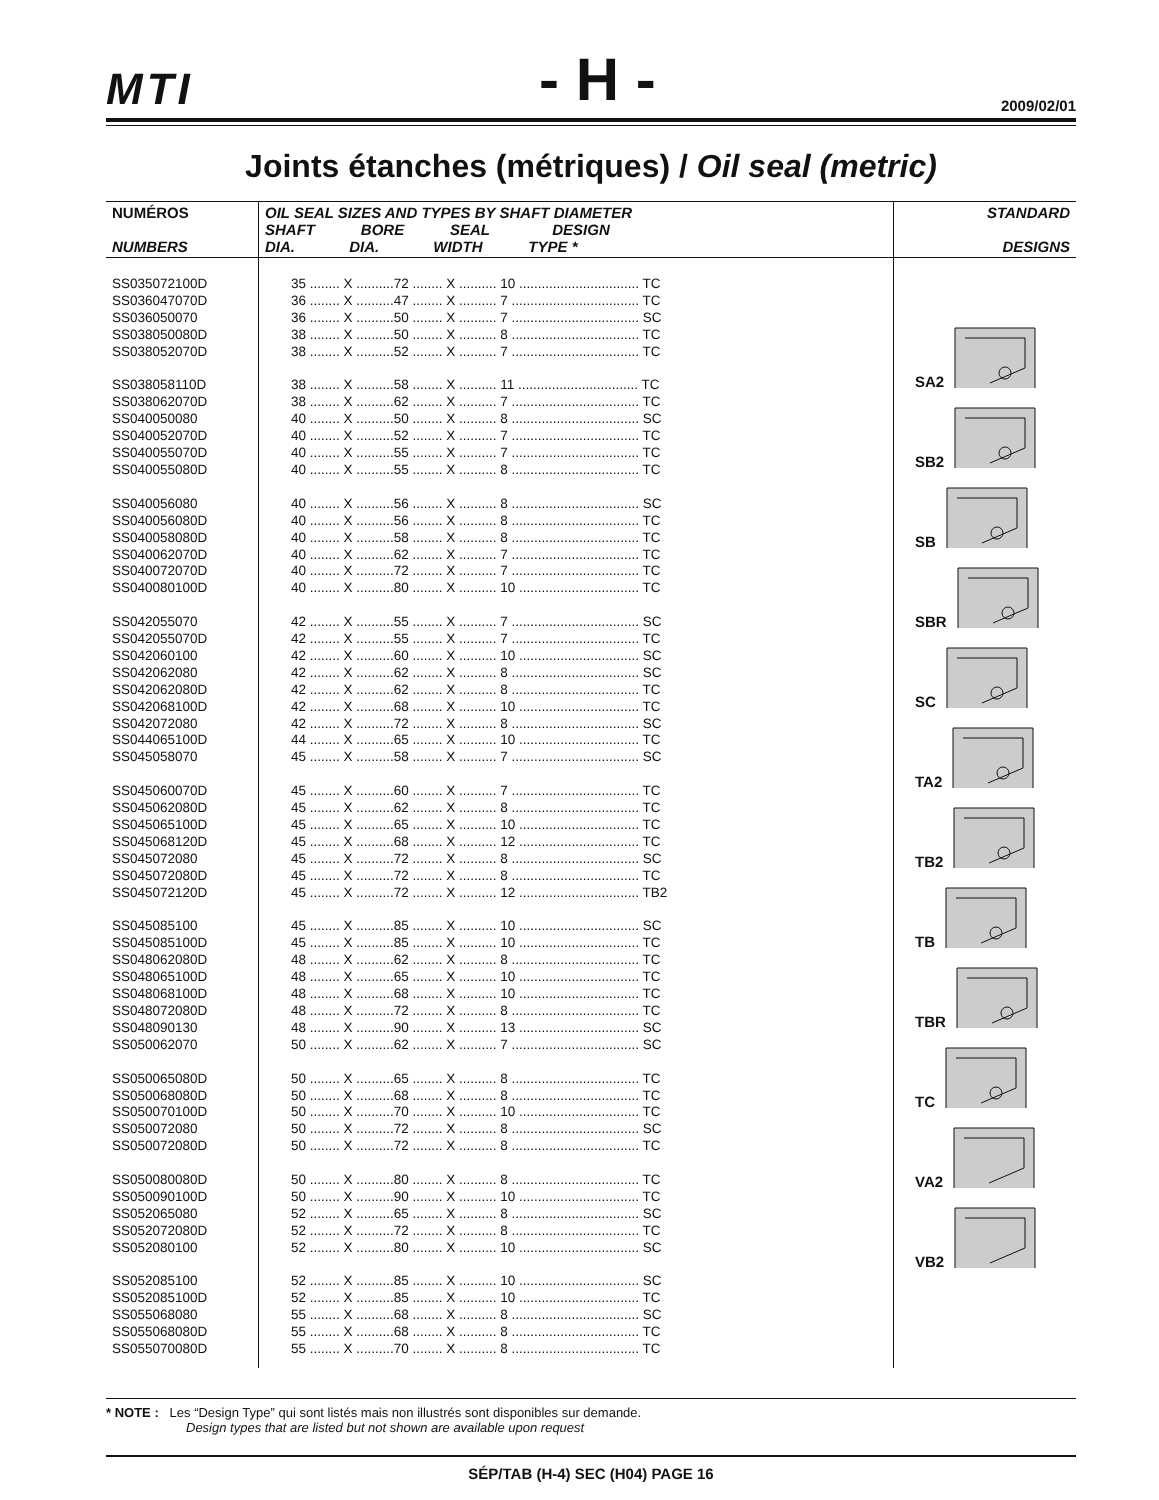MTI - H - 2009/02/01
Joints étanches (métriques) / Oil seal (metric)
| NUMÉROS NUMBERS | OIL SEAL SIZES AND TYPES BY SHAFT DIAMETER SHAFT BORE SEAL DESIGN DIA. DIA. WIDTH TYPE * | STANDARD DESIGNS |
| --- | --- | --- |
| SS035072100D SS036047070D SS036050070 SS038050080D SS038052070D SS038058110D SS038062070D SS040050080 SS040052070D SS040055070D SS040055080D SS040056080 SS040056080D SS040058080D SS040062070D SS040072070D SS040080100D SS042055070 SS042055070D SS042060100 SS042062080 SS042062080D SS042068100D SS042072080 SS044065100D SS045058070 SS045060070D SS045062080D SS045065100D SS045068120D SS045072080 SS045072080D SS045072120D SS045085100 SS045085100D SS048062080D SS048065100D SS048068100D SS048072080D SS048090130 SS050062070 SS050065080D SS050068080D SS050070100D SS050072080 SS050072080D SS050080080D SS050090100D SS052065080 SS052072080D SS052080100 SS052085100 SS052085100D SS055068080 SS055068080D SS055070080D | 35 ........ X ..........72 ........ X .......... 10 ................................ TC 36 ........ X ..........47 ........ X .......... 7 .................................. TC 36 ........ X ..........50 ........ X .......... 7 .................................. SC 38 ........ X ..........50 ........ X .......... 8 .................................. TC 38 ........ X ..........52 ........ X .......... 7 .................................. TC 38 ........ X ..........58 ........ X .......... 11 ................................ TC 38 ........ X ..........62 ........ X .......... 7 .................................. TC 40 ........ X ..........50 ........ X .......... 8 .................................. SC 40 ........ X ..........52 ........ X .......... 7 .................................. TC 40 ........ X ..........55 ........ X .......... 7 .................................. TC 40 ........ X ..........55 ........ X .......... 8 .................................. TC 40 ........ X ..........56 ........ X .......... 8 .................................. SC 40 ........ X ..........56 ........ X .......... 8 .................................. TC 40 ........ X ..........58 ........ X .......... 8 .................................. TC 40 ........ X ..........62 ........ X .......... 7 .................................. TC 40 ........ X ..........72 ........ X .......... 7 .................................. TC 40 ........ X ..........80 ........ X .......... 10 ................................ TC 42 ........ X ..........55 ........ X .......... 7 .................................. SC 42 ........ X ..........55 ........ X .......... 7 .................................. TC 42 ........ X ..........60 ........ X .......... 10 ................................ SC 42 ........ X ..........62 ........ X .......... 8 .................................. SC 42 ........ X ..........62 ........ X .......... 8 .................................. TC 42 ........ X ..........68 ........ X .......... 10 ................................ TC 42 ........ X ..........72 ........ X .......... 8 .................................. SC 44 ........ X ..........65 ........ X .......... 10 ................................ TC 45 ........ X ..........58 ........ X .......... 7 .................................. SC 45 ........ X ..........60 ........ X .......... 7 .................................. TC 45 ........ X ..........62 ........ X .......... 8 .................................. TC 45 ........ X ..........65 ........ X .......... 10 ................................ TC 45 ........ X ..........68 ........ X .......... 12 ................................ TC 45 ........ X ..........72 ........ X .......... 8 .................................. SC 45 ........ X ..........72 ........ X .......... 8 .................................. TC 45 ........ X ..........72 ........ X .......... 12 ................................ TB2 45 ........ X ..........85 ........ X .......... 10 ................................ SC 45 ........ X ..........85 ........ X .......... 10 ................................ TC 48 ........ X ..........62 ........ X .......... 8 .................................. TC 48 ........ X ..........65 ........ X .......... 10 ................................ TC 48 ........ X ..........68 ........ X .......... 10 ................................ TC 48 ........ X ..........72 ........ X .......... 8 .................................. TC 48 ........ X ..........90 ........ X .......... 13 ................................ SC 50 ........ X ..........62 ........ X .......... 7 .................................. SC 50 ........ X ..........65 ........ X .......... 8 .................................. TC 50 ........ X ..........68 ........ X .......... 8 .................................. TC 50 ........ X ..........70 ........ X .......... 10 ................................ TC 50 ........ X ..........72 ........ X .......... 8 .................................. SC 50 ........ X ..........72 ........ X .......... 8 .................................. TC 50 ........ X ..........80 ........ X .......... 8 .................................. TC 50 ........ X ..........90 ........ X .......... 10 ................................ TC 52 ........ X ..........65 ........ X .......... 8 .................................. SC 52 ........ X ..........72 ........ X .......... 8 .................................. TC 52 ........ X ..........80 ........ X .......... 10 ................................ SC 52 ........ X ..........85 ........ X .......... 10 ................................ SC 52 ........ X ..........85 ........ X .......... 10 ................................ TC 55 ........ X ..........68 ........ X .......... 8 .................................. SC 55 ........ X ..........68 ........ X .......... 8 .................................. TC 55 ........ X ..........70 ........ X .......... 8 .................................. TC | SA2 SB2 SB SBR SC TA2 TB2 TB TBR TC VA2 VB2 |
* NOTE : Les “Design Type” qui sont listés mais non illustrés sont disponibles sur demande.
Design types that are listed but not shown are available upon request
SÉP/TAB (H-4) SEC (H04) PAGE 16